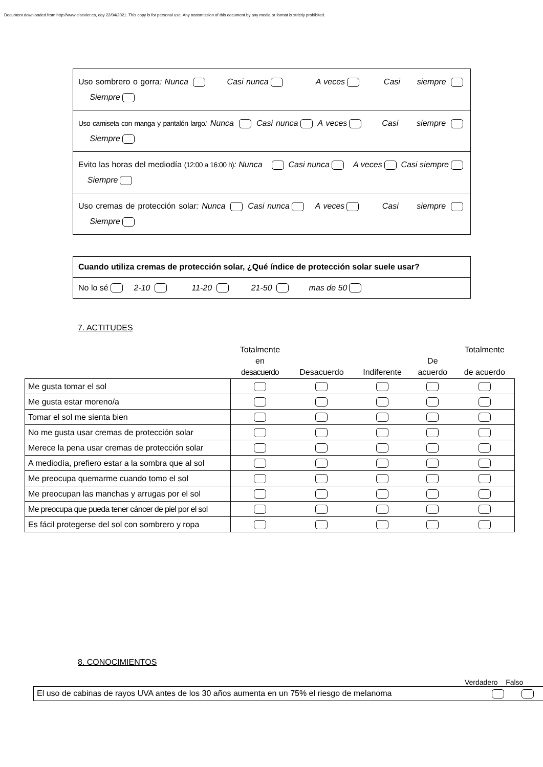Document downloaded from http://www.elsevier.es, day 22/04/2021. This copy is for personal use. Any transmission of this document by any media or format is strictly prohibited.
| Uso sombrero o gorra : Nunca Casi nunca A veces Casi siempre Siempre |
| Uso camiseta con manga y pantalón largo : Nunca Casi nunca A veces Casi siempre Siempre |
| Evito las horas del mediodía (12:00 a 16:00 h) : Nunca Casi nunca A veces Casi siempre Siempre |
| Uso cremas de protección solar : Nunca Casi nunca A veces Casi siempre Siempre |
| Cuando utiliza cremas de protección solar, ¿Qué índice de protección solar suele usar? |
| No lo sé 2-10 11-20 21-50 mas de 50 |
7. ACTITUDES
| | Totalmente en desacuerdo | Desacuerdo | Indiferente | De acuerdo | Totalmente de acuerdo |
| --- | --- | --- | --- | --- | --- |
| Me gusta tomar el sol | | | | | |
| Me gusta estar moreno/a | | | | | |
| Tomar el sol me sienta bien | | | | | |
| No me gusta usar cremas de protección solar | | | | | |
| Merece la pena usar cremas de protección solar | | | | | |
| A mediodía, prefiero estar a la sombra que al sol | | | | | |
| Me preocupa quemarme cuando tomo el sol | | | | | |
| Me preocupan las manchas y arrugas por el sol | | | | | |
| Me preocupa que pueda tener cáncer de piel por el sol | | | | | |
| Es fácil protegerse del sol con sombrero y ropa | | | | | |
8. CONOCIMIENTOS
Verdadero Falso
| El uso de cabinas de rayos UVA antes de los 30 años aumenta en un 75% el riesgo de melanoma | | |